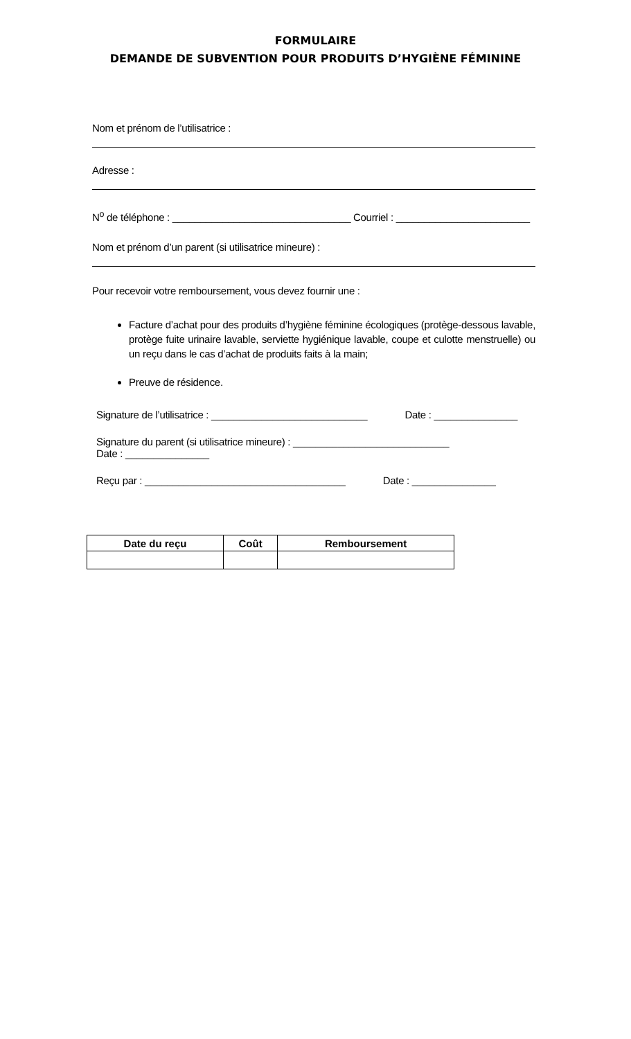FORMULAIRE
DEMANDE DE SUBVENTION POUR PRODUITS D’HYGIÈNE FÉMININE
Nom et prénom de l’utilisatrice :
Adresse :
N<sup>o</sup> de téléphone : ________________________________ Courriel : ________________________
Nom et prénom d’un parent (si utilisatrice mineure) :
Pour recevoir votre remboursement, vous devez fournir une :
Facture d’achat pour des produits d’hygiène féminine écologiques (protège-dessous lavable, protège fuite urinaire lavable, serviette hygiénique lavable, coupe et culotte menstruelle) ou un reçu dans le cas d’achat de produits faits à la main;
Preuve de résidence.
Signature de l’utilisatrice : ____________________________ Date : _______________
Signature du parent (si utilisatrice mineure) : ____________________________
Date : _______________
Reçu par : ____________________________________ Date : _______________
| Date du reçu | Coût | Remboursement |
| --- | --- | --- |